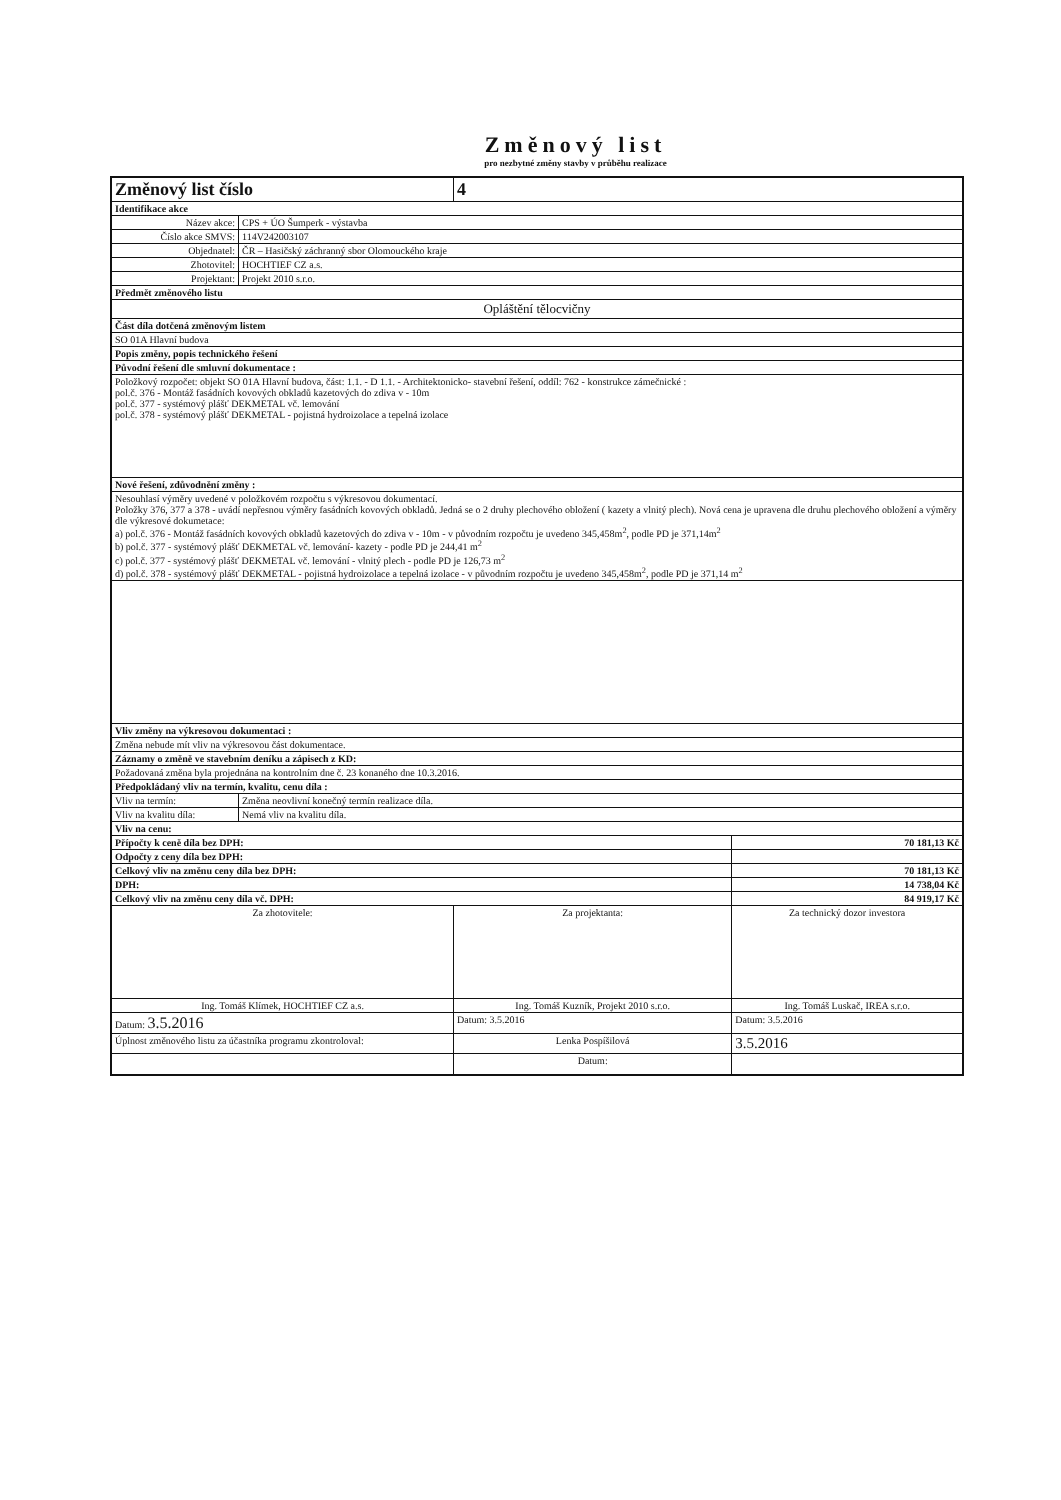Změnový list
pro nezbytné změny stavby v průběhu realizace
| Změnový list číslo | | 4 | |
| Identifikace akce | | | |
| Název akce: | CPS + ÚO Šumperk - výstavba | | |
| Číslo akce SMVS: | 114V242003107 | | |
| Objednatel: | ČR – Hasičský záchranný sbor Olomouckého kraje | | |
| Zhotovitel: | HOCHTIEF CZ a.s. | | |
| Projektant: | Projekt 2010 s.r.o. | | |
| Předmět změnového listu | | | |
| Opláštění tělocvičny | | | |
| Část díla dotčená změnovým listem | | | |
| SO 01A Hlavní budova | | | |
| Popis změny, popis technického řešení | | | |
| Původní řešení dle smluvní dokumentace : | | | |
| Položkový rozpočet: objekt SO 01A Hlavní budova, část: 1.1. - D 1.1. - Architektonicko- stavební řešení, oddíl: 762 - konstrukce zámečnické : pol.č. 376 - Montáž fasádních kovových obkladů kazetových do zdiva v - 10m pol.č. 377 - systémový plášť DEKMETAL vč. lemování pol.č. 378 - systémový plášť DEKMETAL - pojistná hydroizolace a tepelná izolace | | | |
| Nové řešení, zdůvodnění změny : | | | |
| Nesouhlasí výměry uvedené v položkovém rozpočtu s výkresovou dokumentací. Položky 376, 377 a 378 - uvádí nepřesnou výměry fasádních kovových obkladů. Jedná se o 2 druhy plechového obložení ( kazety a vlnitý plech). Nová cena je upravena dle druhu plechového obložení a výměry dle výkresové dokumetace: a) pol.č. 376 - Montáž fasádních kovových obkladů kazetových do zdiva v - 10m - v původním rozpočtu je uvedeno 345,458m<sup>2</sup>, podle PD je 371,14m<sup>2</sup> b) pol.č. 377 - systémový plášť DEKMETAL vč. lemování- kazety - podle PD je 244,41 m<sup>2</sup> c) pol.č. 377 - systémový plášť DEKMETAL vč. lemování - vlnitý plech - podle PD je 126,73 m<sup>2</sup> d) pol.č. 378 - systémový plášť DEKMETAL - pojistná hydroizolace a tepelná izolace - v původním rozpočtu je uvedeno 345,458m<sup>2</sup>, podle PD je 371,14 m<sup>2</sup> | | | |
| Vliv změny na výkresovou dokumentaci : | | | |
| Změna nebude mít vliv na výkresovou část dokumentace. | | | |
| Záznamy o změně ve stavebním deníku a zápisech z KD: | | | |
| Požadovaná změna byla projednána na kontrolním dne č. 23 konaného dne 10.3.2016. | | | |
| Předpokládaný vliv na termín, kvalitu, cenu díla : | | | |
| Vliv na termín: | Změna neovlivní konečný termín realizace díla. | | |
| Vliv na kvalitu díla: | Nemá vliv na kvalitu díla. | | |
| Vliv na cenu: | | | |
| Přípočty k ceně díla bez DPH: | | | 70 181,13 Kč |
| Odpočty z ceny díla bez DPH: | | | |
| Celkový vliv na změnu ceny díla bez DPH: | | | 70 181,13 Kč |
| DPH: | | | 14 738,04 Kč |
| Celkový vliv na změnu ceny díla vč. DPH: | | | 84 919,17 Kč |
| Za zhotovitele: | | Za projektanta: | Za technický dozor investora |
| Ing. Tomáš Klímek, HOCHTIEF CZ a.s. | | Ing. Tomáš Kuzník, Projekt 2010 s.r.o. | Ing. Tomáš Luskač, IREA s.r.o. |
| Datum: 3.5.2016 | | Datum: 3.5.2016 | Datum: 3.5.2016 |
| Úplnost změnového listu za účastníka programu zkontroloval: | | Lenka Pospíšilová | 3.5.2016 |
| | | Datum: | |